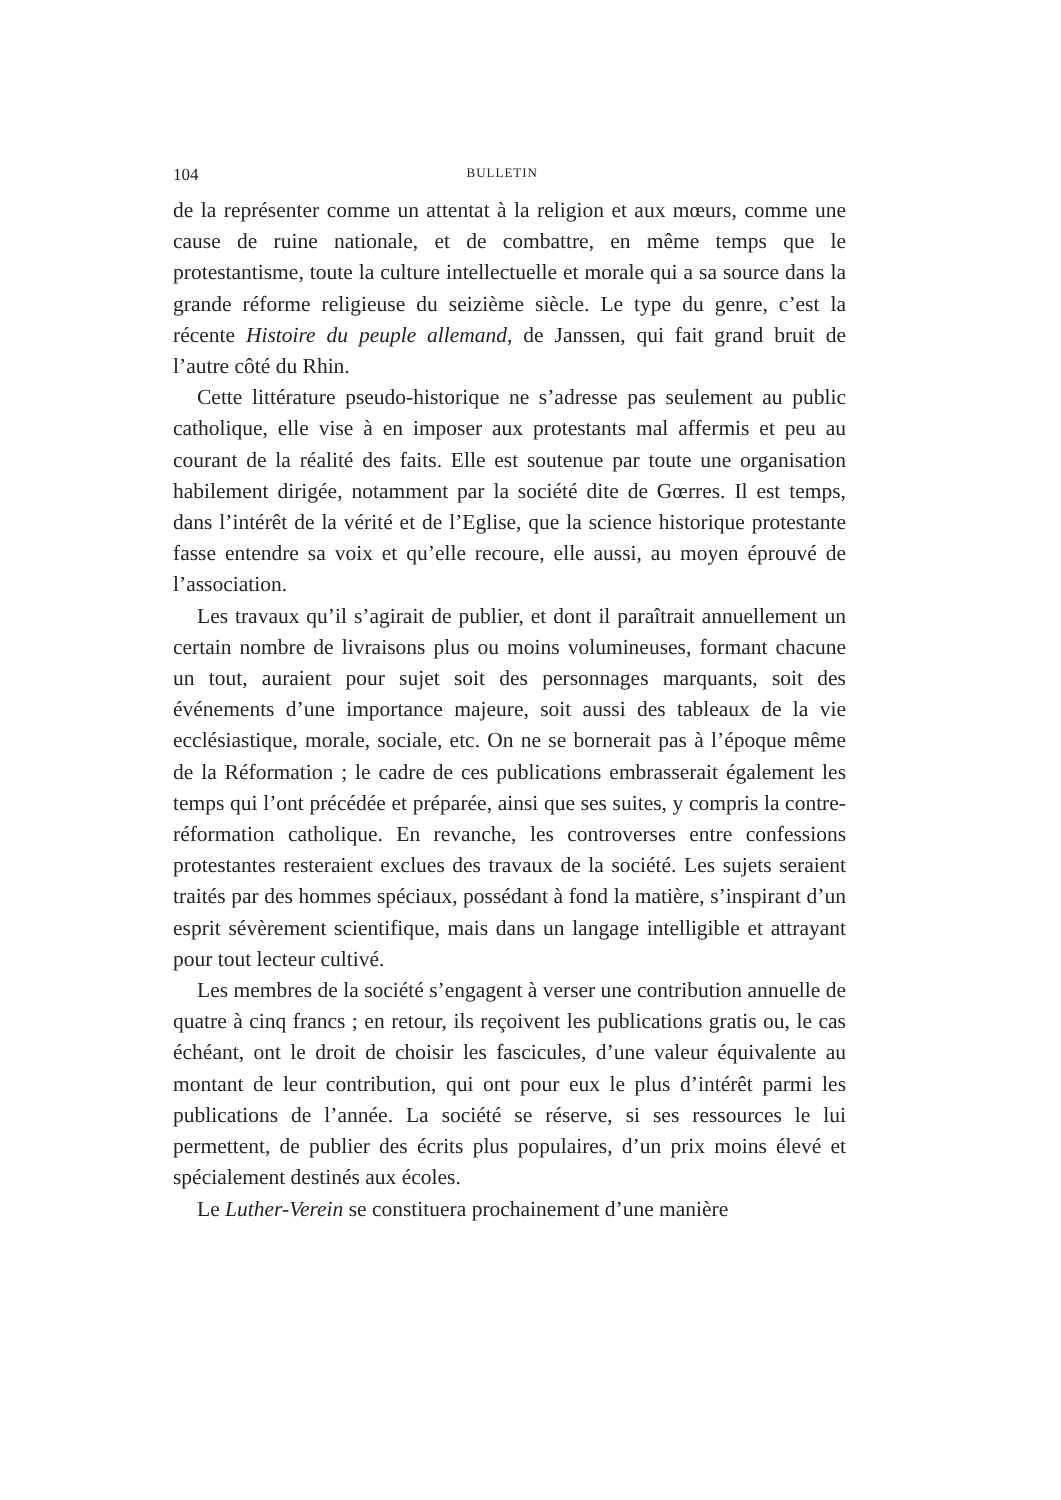104 BULLETIN
de la représenter comme un attentat à la religion et aux mœurs, comme une cause de ruine nationale, et de combattre, en même temps que le protestantisme, toute la culture intellectuelle et morale qui a sa source dans la grande réforme religieuse du seizième siècle. Le type du genre, c’est la récente Histoire du peuple allemand, de Janssen, qui fait grand bruit de l’autre côté du Rhin.
Cette littérature pseudo-historique ne s’adresse pas seulement au public catholique, elle vise à en imposer aux protestants mal affermis et peu au courant de la réalité des faits. Elle est soutenue par toute une organisation habilement dirigée, notamment par la société dite de Gœrres. Il est temps, dans l’intérêt de la vérité et de l’Eglise, que la science historique protestante fasse entendre sa voix et qu’elle recoure, elle aussi, au moyen éprouvé de l’association.
Les travaux qu’il s’agirait de publier, et dont il paraîtrait annuellement un certain nombre de livraisons plus ou moins volumineuses, formant chacune un tout, auraient pour sujet soit des personnages marquants, soit des événements d’une importance majeure, soit aussi des tableaux de la vie ecclésiastique, morale, sociale, etc. On ne se bornerait pas à l’époque même de la Réformation ; le cadre de ces publications embrasserait également les temps qui l’ont précédée et préparée, ainsi que ses suites, y compris la contre-réformation catholique. En revanche, les controverses entre confessions protestantes resteraient exclues des travaux de la société. Les sujets seraient traités par des hommes spéciaux, possédant à fond la matière, s’inspirant d’un esprit sévèrement scientifique, mais dans un langage intelligible et attrayant pour tout lecteur cultivé.
Les membres de la société s’engagent à verser une contribution annuelle de quatre à cinq francs ; en retour, ils reçoivent les publications gratis ou, le cas échéant, ont le droit de choisir les fascicules, d’une valeur équivalente au montant de leur contribution, qui ont pour eux le plus d’intérêt parmi les publications de l’année. La société se réserve, si ses ressources le lui permettent, de publier des écrits plus populaires, d’un prix moins élevé et spécialement destinés aux écoles.
Le Luther-Verein se constituera prochainement d’une manière